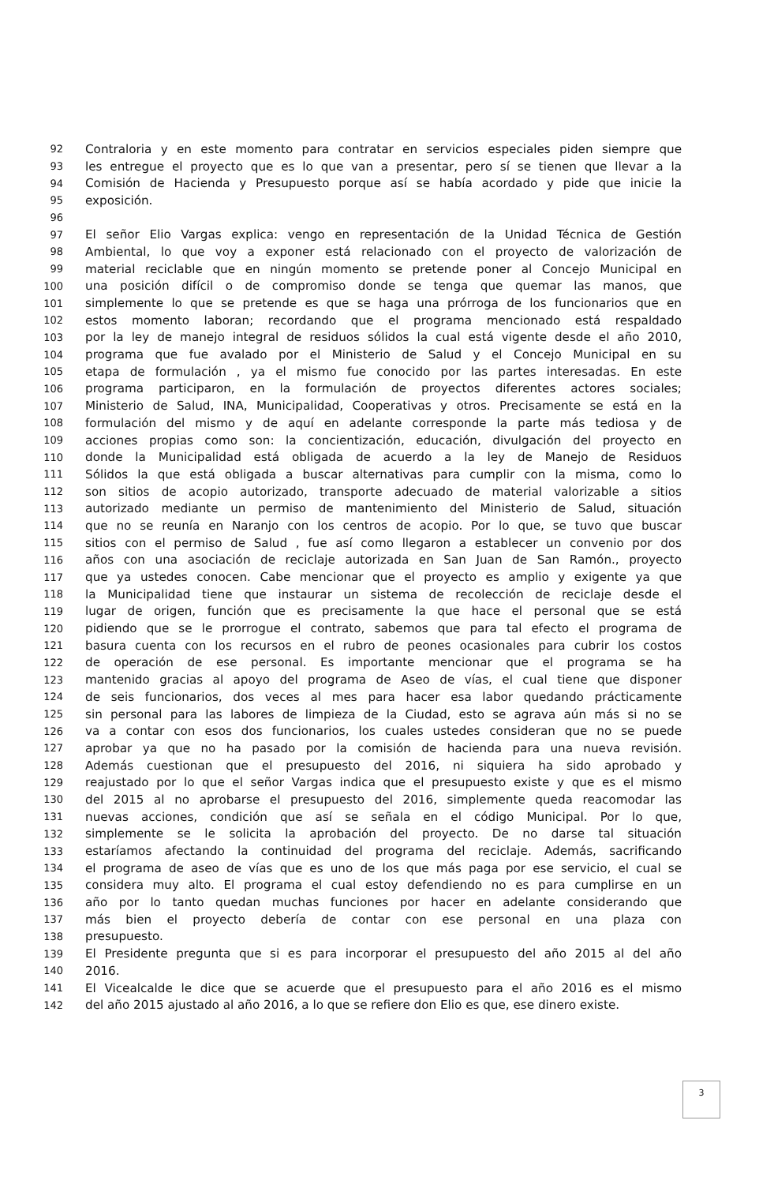92 Contraloria y en este momento para contratar en servicios especiales piden siempre que
93 les entregue el proyecto que es lo que van a presentar, pero sí se tienen que llevar a la
94 Comisión de Hacienda y Presupuesto porque así se había acordado y pide que inicie la
95 exposición.
96
97 El señor Elio Vargas explica: vengo en representación de la Unidad Técnica de Gestión
98 Ambiental, lo que voy a exponer está relacionado con el proyecto de valorización de
99 material reciclable que en ningún momento se pretende poner al Concejo Municipal en
100 una posición difícil o de compromiso donde se tenga que quemar las manos, que
101 simplemente lo que se pretende es que se haga una prórroga de los funcionarios que en
102 estos momento laboran; recordando que el programa mencionado está respaldado
103 por la ley de manejo integral de residuos sólidos la cual está vigente desde el año 2010,
104 programa que fue avalado por el Ministerio de Salud y el Concejo Municipal en su
105 etapa de formulación , ya el mismo fue conocido por las partes interesadas. En este
106 programa participaron, en la formulación de proyectos diferentes actores sociales;
107 Ministerio de Salud, INA, Municipalidad, Cooperativas y otros. Precisamente se está en la
108 formulación del mismo y de aquí en adelante corresponde la parte más tediosa y de
109 acciones propias como son: la concientización, educación, divulgación del proyecto en
110 donde la Municipalidad está obligada de acuerdo a la ley de Manejo de Residuos
111 Sólidos la que está obligada a buscar alternativas para cumplir con la misma, como lo
112 son sitios de acopio autorizado, transporte adecuado de material valorizable a sitios
113 autorizado mediante un permiso de mantenimiento del Ministerio de Salud, situación
114 que no se reunía en Naranjo con los centros de acopio. Por lo que, se tuvo que buscar
115 sitios con el permiso de Salud , fue así como llegaron a establecer un convenio por dos
116 años con una asociación de reciclaje autorizada en San Juan de San Ramón., proyecto
117 que ya ustedes conocen. Cabe mencionar que el proyecto es amplio y exigente ya que
118 la Municipalidad tiene que instaurar un sistema de recolección de reciclaje desde el
119 lugar de origen, función que es precisamente la que hace el personal que se está
120 pidiendo que se le prorrogue el contrato, sabemos que para tal efecto el programa de
121 basura cuenta con los recursos en el rubro de peones ocasionales para cubrir los costos
122 de operación de ese personal. Es importante mencionar que el programa se ha
123 mantenido gracias al apoyo del programa de Aseo de vías, el cual tiene que disponer
124 de seis funcionarios, dos veces al mes para hacer esa labor quedando prácticamente
125 sin personal para las labores de limpieza de la Ciudad, esto se agrava aún más si no se
126 va a contar con esos dos funcionarios, los cuales ustedes consideran que no se puede
127 aprobar ya que no ha pasado por la comisión de hacienda para una nueva revisión.
128 Además cuestionan que el presupuesto del 2016, ni siquiera ha sido aprobado y
129 reajustado por lo que el señor Vargas indica que el presupuesto existe y que es el mismo
130 del 2015 al no aprobarse el presupuesto del 2016, simplemente queda reacomodar las
131 nuevas acciones, condición que así se señala en el código Municipal. Por lo que,
132 simplemente se le solicita la aprobación del proyecto. De no darse tal situación
133 estaríamos afectando la continuidad del programa del reciclaje. Además, sacrificando
134 el programa de aseo de vías que es uno de los que más paga por ese servicio, el cual se
135 considera muy alto. El programa el cual estoy defendiendo no es para cumplirse en un
136 año por lo tanto quedan muchas funciones por hacer en adelante considerando que
137 más bien el proyecto debería de contar con ese personal en una plaza con
138 presupuesto.
139 El Presidente pregunta que si es para incorporar el presupuesto del año 2015 al del año
140 2016.
141 El Vicealcalde le dice que se acuerde que el presupuesto para el año 2016 es el mismo
142 del año 2015 ajustado al año 2016, a lo que se refiere don Elio es que, ese dinero existe.
3